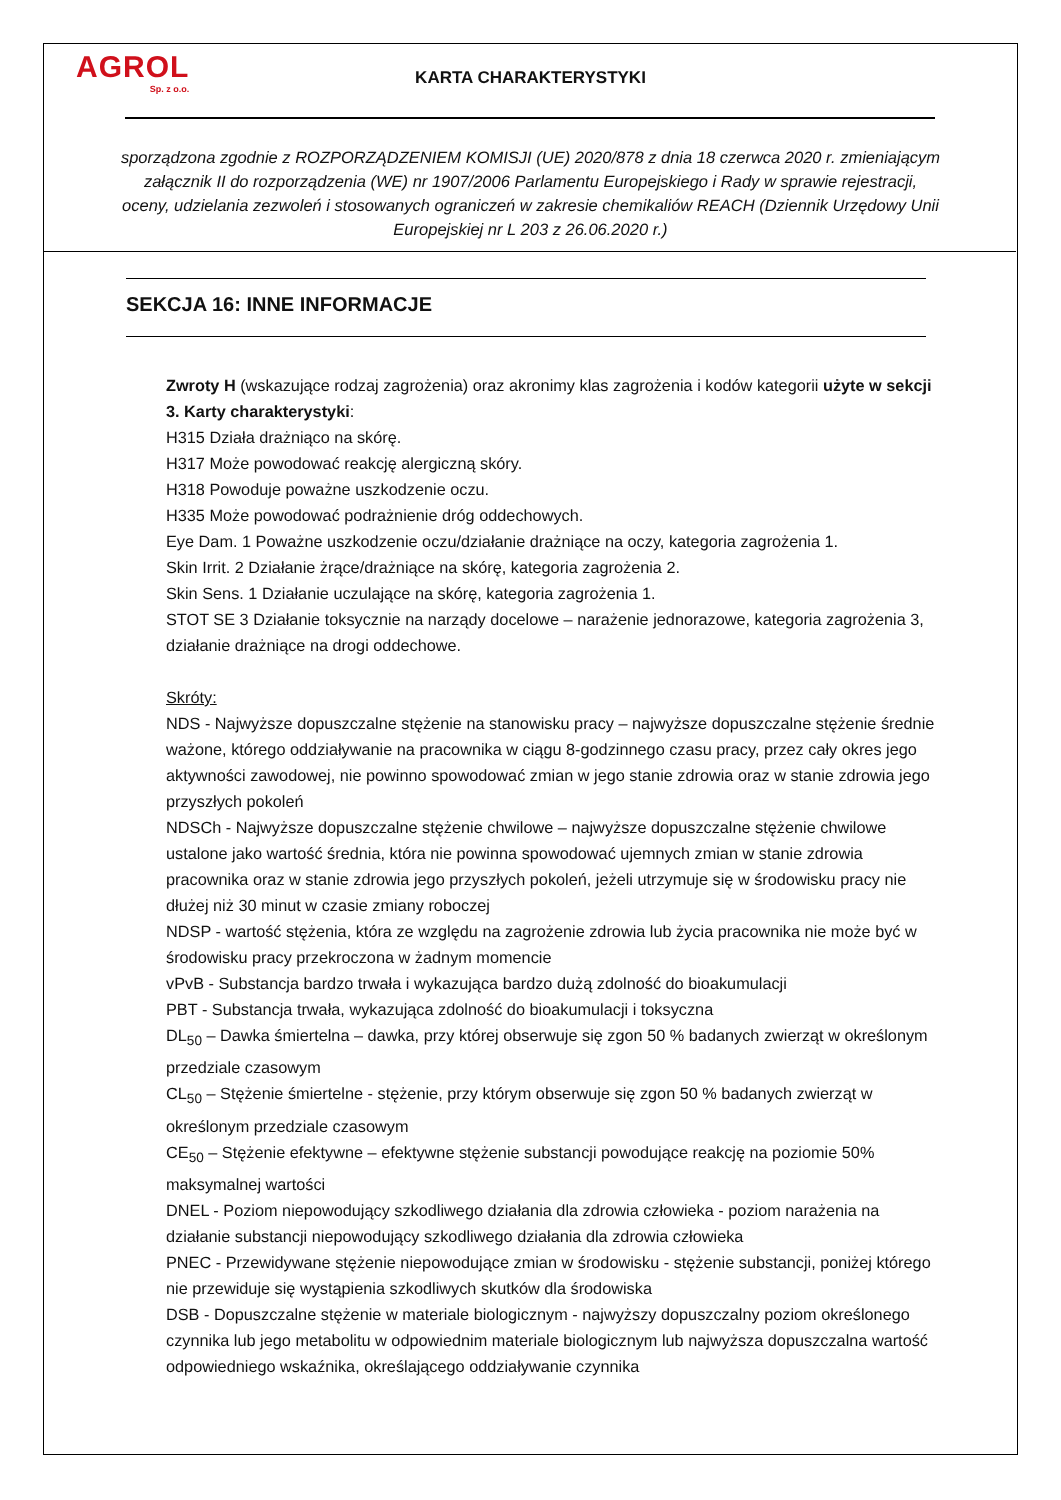AGROL
Sp. z o.o.
KARTA CHARAKTERYSTYKI
sporządzona zgodnie z ROZPORZĄDZENIEM KOMISJI (UE) 2020/878 z dnia 18 czerwca 2020 r. zmieniającym załącznik II do rozporządzenia (WE) nr 1907/2006 Parlamentu Europejskiego i Rady w sprawie rejestracji, oceny, udzielania zezwoleń i stosowanych ograniczeń w zakresie chemikaliów REACH (Dziennik Urzędowy Unii Europejskiej nr L 203 z 26.06.2020 r.)
SEKCJA 16: INNE INFORMACJE
Zwroty H (wskazujące rodzaj zagrożenia) oraz akronimy klas zagrożenia i kodów kategorii użyte w sekcji 3. Karty charakterystyki:
H315 Działa drażniąco na skórę.
H317 Może powodować reakcję alergiczną skóry.
H318 Powoduje poważne uszkodzenie oczu.
H335 Może powodować podrażnienie dróg oddechowych.
Eye Dam. 1 Poważne uszkodzenie oczu/działanie drażniące na oczy, kategoria zagrożenia 1.
Skin Irrit. 2 Działanie żrące/drażniące na skórę, kategoria zagrożenia 2.
Skin Sens. 1 Działanie uczulające na skórę, kategoria zagrożenia 1.
STOT SE 3 Działanie toksycznie na narządy docelowe – narażenie jednorazowe, kategoria zagrożenia 3, działanie drażniące na drogi oddechowe.
Skróty:
NDS - Najwyższe dopuszczalne stężenie na stanowisku pracy – najwyższe dopuszczalne stężenie średnie ważone, którego oddziaływanie na pracownika w ciągu 8-godzinnego czasu pracy, przez cały okres jego aktywności zawodowej, nie powinno spowodować zmian w jego stanie zdrowia oraz w stanie zdrowia jego przyszłych pokoleń
NDSCh - Najwyższe dopuszczalne stężenie chwilowe – najwyższe dopuszczalne stężenie chwilowe ustalone jako wartość średnia, która nie powinna spowodować ujemnych zmian w stanie zdrowia pracownika oraz w stanie zdrowia jego przyszłych pokoleń, jeżeli utrzymuje się w środowisku pracy nie dłużej niż 30 minut w czasie zmiany roboczej
NDSP - wartość stężenia, która ze względu na zagrożenie zdrowia lub życia pracownika nie może być w środowisku pracy przekroczona w żadnym momencie
vPvB - Substancja bardzo trwała i wykazująca bardzo dużą zdolność do bioakumulacji
PBT - Substancja trwała, wykazująca zdolność do bioakumulacji i toksyczna
DL<sub>50</sub> – Dawka śmiertelna – dawka, przy której obserwuje się zgon 50 % badanych zwierząt w określonym przedziale czasowym
CL<sub>50</sub> – Stężenie śmiertelne - stężenie, przy którym obserwuje się zgon 50 % badanych zwierząt w określonym przedziale czasowym
CE<sub>50</sub> – Stężenie efektywne – efektywne stężenie substancji powodujące reakcję na poziomie 50% maksymalnej wartości
DNEL - Poziom niepowodujący szkodliwego działania dla zdrowia człowieka - poziom narażenia na działanie substancji niepowodujący szkodliwego działania dla zdrowia człowieka
PNEC - Przewidywane stężenie niepowodujące zmian w środowisku - stężenie substancji, poniżej którego nie przewiduje się wystąpienia szkodliwych skutków dla środowiska
DSB - Dopuszczalne stężenie w materiale biologicznym - najwyższy dopuszczalny poziom określonego czynnika lub jego metabolitu w odpowiednim materiale biologicznym lub najwyższa dopuszczalna wartość odpowiedniego wskaźnika, określającego oddziaływanie czynnika